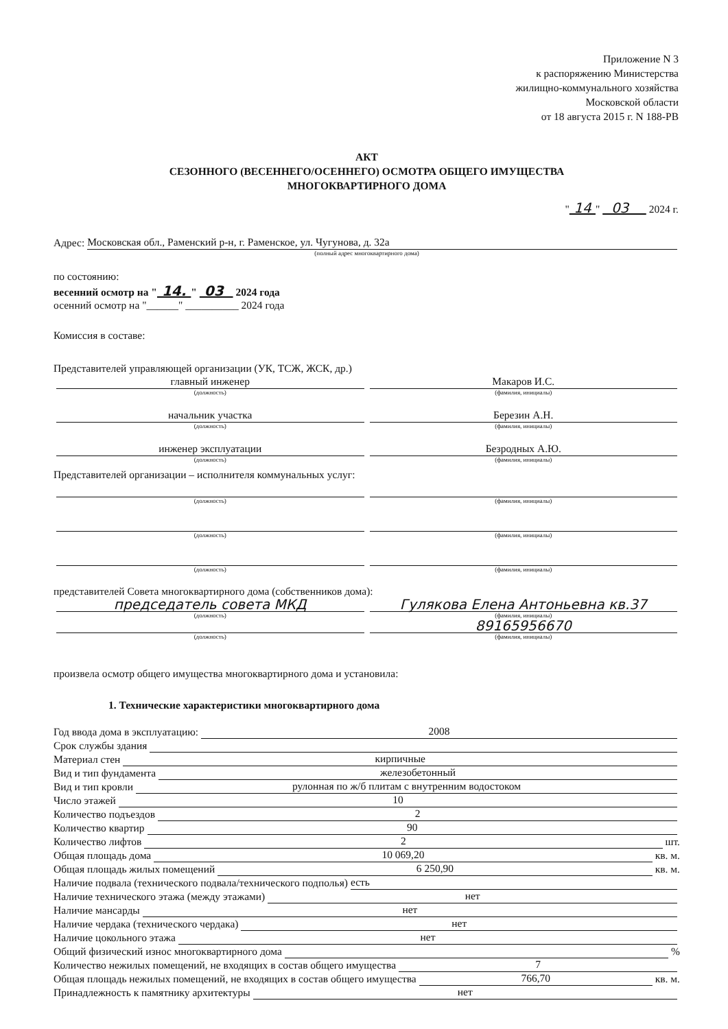Приложение N 3
к распоряжению Министерства
жилищно-коммунального хозяйства
Московской области
от 18 августа 2015 г. N 188-РВ
АКТ
СЕЗОННОГО (ВЕСЕННЕГО/ОСЕННЕГО) ОСМОТРА ОБЩЕГО ИМУЩЕСТВА
МНОГОКВАРТИРНОГО ДОМА
" 14 " 03 2024 г.
Адрес: Московская обл., Раменский р-н, г. Раменское, ул. Чугунова, д. 32а
(полный адрес многоквартирного дома)
по состоянию:
весенний осмотр на " 14. " 03 2024 года
осенний осмотр на "______" __________ 2024 года
Комиссия в составе:
Представителей управляющей организации (УК, ТСЖ, ЖСК, др.)
главный инженер Макаров И.С.
(должность) (фамилия, инициалы)
начальник участка Березин А.Н.
(должность) (фамилия, инициалы)
инженер эксплуатации Безродных А.Ю.
(должность) (фамилия, инициалы)
Представителей организации – исполнителя коммунальных услуг:
(должность) (фамилия, инициалы)
(должность) (фамилия, инициалы)
(должность) (фамилия, инициалы)
представителей Совета многоквартирного дома (собственников дома):
председатель совета МКД Гулякова Елена Антоньевна кв.37
(должность) (фамилия, инициалы)
89165956670
(должность) (фамилия, инициалы)
произвела осмотр общего имущества многоквартирного дома и установила:
1. Технические характеристики многоквартирного дома
Год ввода дома в эксплуатацию: 2008
Срок службы здания
Материал стен кирпичные
Вид и тип фундамента железобетонный
Вид и тип кровли рулонная по ж/б плитам с внутренним водостоком
Число этажей 10
Количество подъездов 2
Количество квартир 90
Количество лифтов 2 шт.
Общая площадь дома 10 069,20 кв. м.
Общая площадь жилых помещений 6 250,90 кв. м.
Наличие подвала (технического подвала/технического подполья) есть
Наличие технического этажа (между этажами) нет
Наличие мансарды нет
Наличие чердака (технического чердака) нет
Наличие цокольного этажа нет
Общий физический износ многоквартирного дома %
Количество нежилых помещений, не входящих в состав общего имущества 7
Общая площадь нежилых помещений, не входящих в состав общего имущества 766,70 кв. м.
Принадлежность к памятнику архитектуры нет